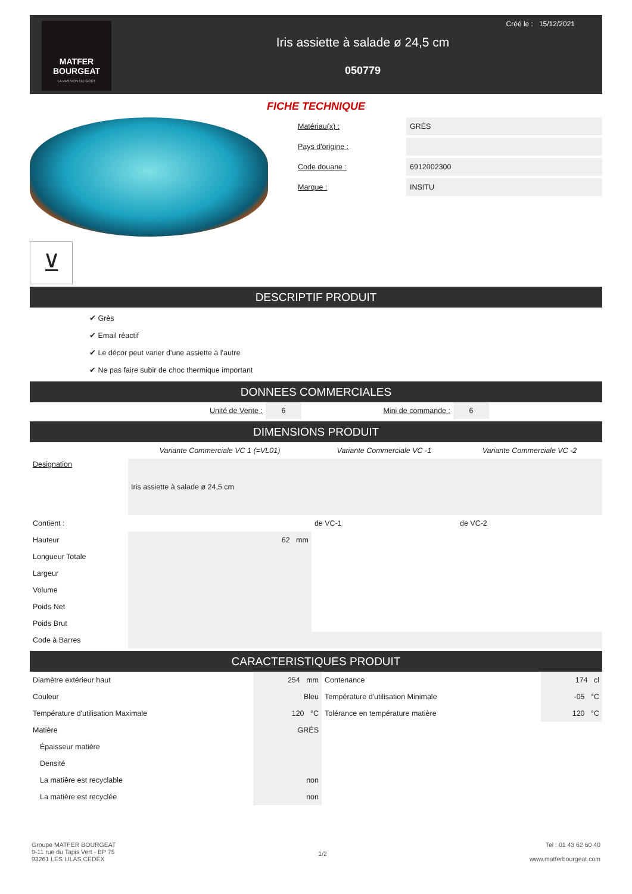MATFER
BOURGEAT
LA PASSION DU GOÛT
Créé le : 15/12/2021
Iris assiette à salade ø 24,5 cm
050779
FICHE TECHNIQUE
⊻
Matériau(x) : GRÉS
Pays d'origine :
Code douane : 6912002300
Marque : INSITU
DESCRIPTIF PRODUIT
✔ Grès
✔ Email réactif
✔ Le décor peut varier d'une assiette à l'autre
✔ Ne pas faire subir de choc thermique important
DONNEES COMMERCIALES
| | Unité de Vente : | 6 | Mini de commande : | 6 | |
DIMENSIONS PRODUIT
| | Variante Commerciale VC 1 (=VL01) | Variante Commerciale VC -1 | Variante Commerciale VC -2 |
| Designation | Iris assiette à salade ø 24,5 cm | | |
| Contient : | | de VC-1 | de VC-2 |
| Hauteur | 62 mm | | |
| Longueur Totale | | | |
| Largeur | | | |
| Volume | | | |
| Poids Net | | | |
| Poids Brut | | | |
| Code à Barres | | | |
CARACTERISTIQUES PRODUIT
| Diamètre extérieur haut | 254 mm | Contenance | 174 cl |
| Couleur | Bleu | Température d'utilisation Minimale | -05 °C |
| Température d'utilisation Maximale | 120 °C | Tolérance en température matière | 120 °C |
| Matière | GRÉS | | |
| Épaisseur matière | | | |
| Densité | | | |
| La matière est recyclable | non | | |
| La matière est recyclée | non | | |
Groupe MATFER BOURGEAT
9-11 rue du Tapis Vert - BP 75
93261 LES LILAS CEDEX
1/2
Tel : 01 43 62 60 40
www.matferbourgeat.com